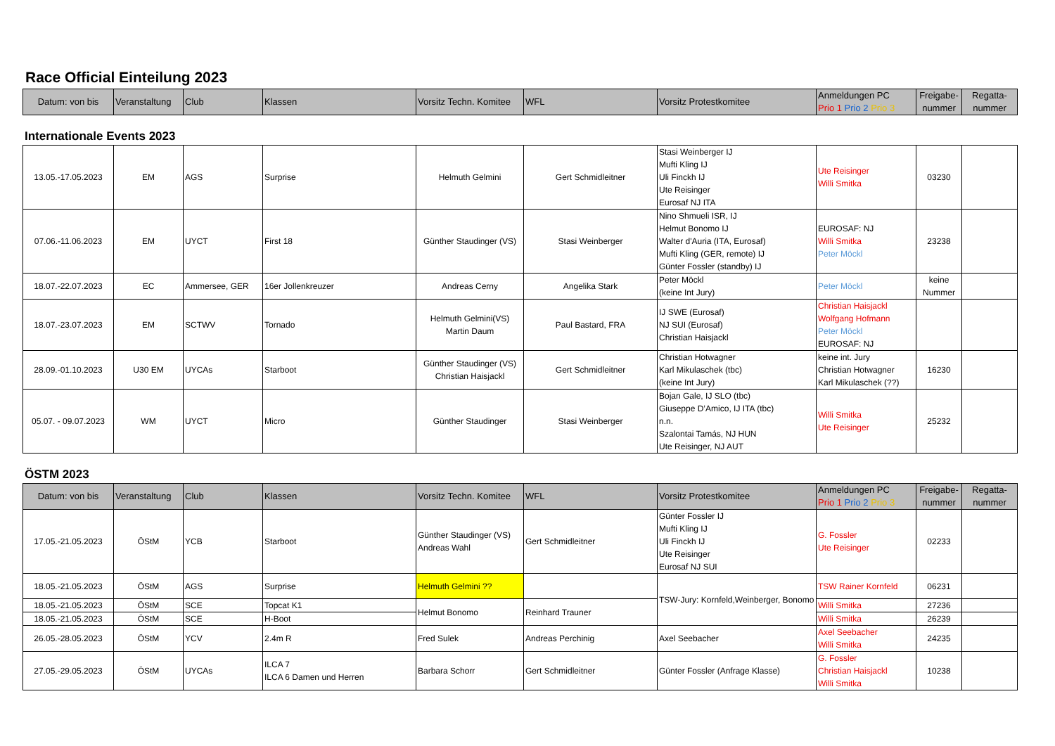Race Official Einteilung 2023
| Datum: von bis | Veranstaltung | Club | Klassen | Vorsitz Techn. Komitee | WFL | Vorsitz Protestkomitee | Anmeldungen PC Prio 1 Prio 2 Prio 3 | Freigabe-nummer | Regatta-nummer |
| --- | --- | --- | --- | --- | --- | --- | --- | --- | --- |
Internationale Events 2023
| 13.05.-17.05.2023 | EM | AGS | Surprise | Helmuth Gelmini | Gert Schmidleitner | Stasi Weinberger IJ Mufti Kling IJ Uli Finckh IJ Ute Reisinger Eurosaf NJ ITA | Ute Reisinger Willi Smitka | 03230 | |
| 07.06.-11.06.2023 | EM | UYCT | First 18 | Günther Staudinger (VS) | Stasi Weinberger | Nino Shmueli ISR, IJ Helmut Bonomo IJ Walter d'Auria (ITA, Eurosaf) Mufti Kling (GER, remote) IJ Günter Fossler (standby) IJ | EUROSAF: NJ Willi Smitka Peter Möckl | 23238 | |
| 18.07.-22.07.2023 | EC | Ammersee, GER | 16er Jollenkreuzer | Andreas Cerny | Angelika Stark | Peter Möckl (keine Int Jury) | Peter Möckl | keine Nummer | |
| 18.07.-23.07.2023 | EM | SCTWV | Tornado | Helmuth Gelmini(VS) Martin Daum | Paul Bastard, FRA | IJ SWE (Eurosaf) NJ SUI (Eurosaf) Christian Haisjackl | Christian Haisjackl Wolfgang Hofmann Peter Möckl EUROSAF: NJ | | |
| 28.09.-01.10.2023 | U30 EM | UYCAs | Starboot | Günther Staudinger (VS) Christian Haisjackl | Gert Schmidleitner | Christian Hotwagner Karl Mikulaschek (tbc) (keine Int Jury) | keine int. Jury Christian Hotwagner Karl Mikulaschek (??) | 16230 | |
| 05.07. - 09.07.2023 | WM | UYCT | Micro | Günther Staudinger | Stasi Weinberger | Bojan Gale, IJ SLO (tbc) Giuseppe D’Amico, IJ ITA (tbc) n.n. Szalontai Tamás, NJ HUN Ute Reisinger, NJ AUT | Willi Smitka Ute Reisinger | 25232 | |
ÖSTM 2023
| Datum: von bis | Veranstaltung | Club | Klassen | Vorsitz Techn. Komitee | WFL | Vorsitz Protestkomitee | Anmeldungen PC Prio 1 Prio 2 Prio 3 | Freigabe-nummer | Regatta-nummer |
| --- | --- | --- | --- | --- | --- | --- | --- | --- | --- |
| 17.05.-21.05.2023 | ÖStM | YCB | Starboot | Günther Staudinger (VS) Andreas Wahl | Gert Schmidleitner | Günter Fossler IJ Mufti Kling IJ Uli Finckh IJ Ute Reisinger Eurosaf NJ SUI | G. Fossler Ute Reisinger | 02233 | |
| 18.05.-21.05.2023 | ÖStM | AGS | Surprise | Helmuth Gelmini ?? | | TSW-Jury: Kornfeld,Weinberger, Bonomo | TSW Rainer Kornfeld | 06231 | |
| 18.05.-21.05.2023 | ÖStM | SCE | Topcat K1 | Helmut Bonomo | Reinhard Trauner | | Willi Smitka | 27236 | |
| 18.05.-21.05.2023 | ÖStM | SCE | H-Boot | | | | Willi Smitka | 26239 | |
| 26.05.-28.05.2023 | ÖStM | YCV | 2.4m R | Fred Sulek | Andreas Perchinig | Axel Seebacher | Axel Seebacher Willi Smitka | 24235 | |
| 27.05.-29.05.2023 | ÖStM | UYCAs | ILCA 7 ILCA 6 Damen und Herren | Barbara Schorr | Gert Schmidleitner | Günter Fossler (Anfrage Klasse) | G. Fossler Christian Haisjackl Willi Smitka | 10238 | |